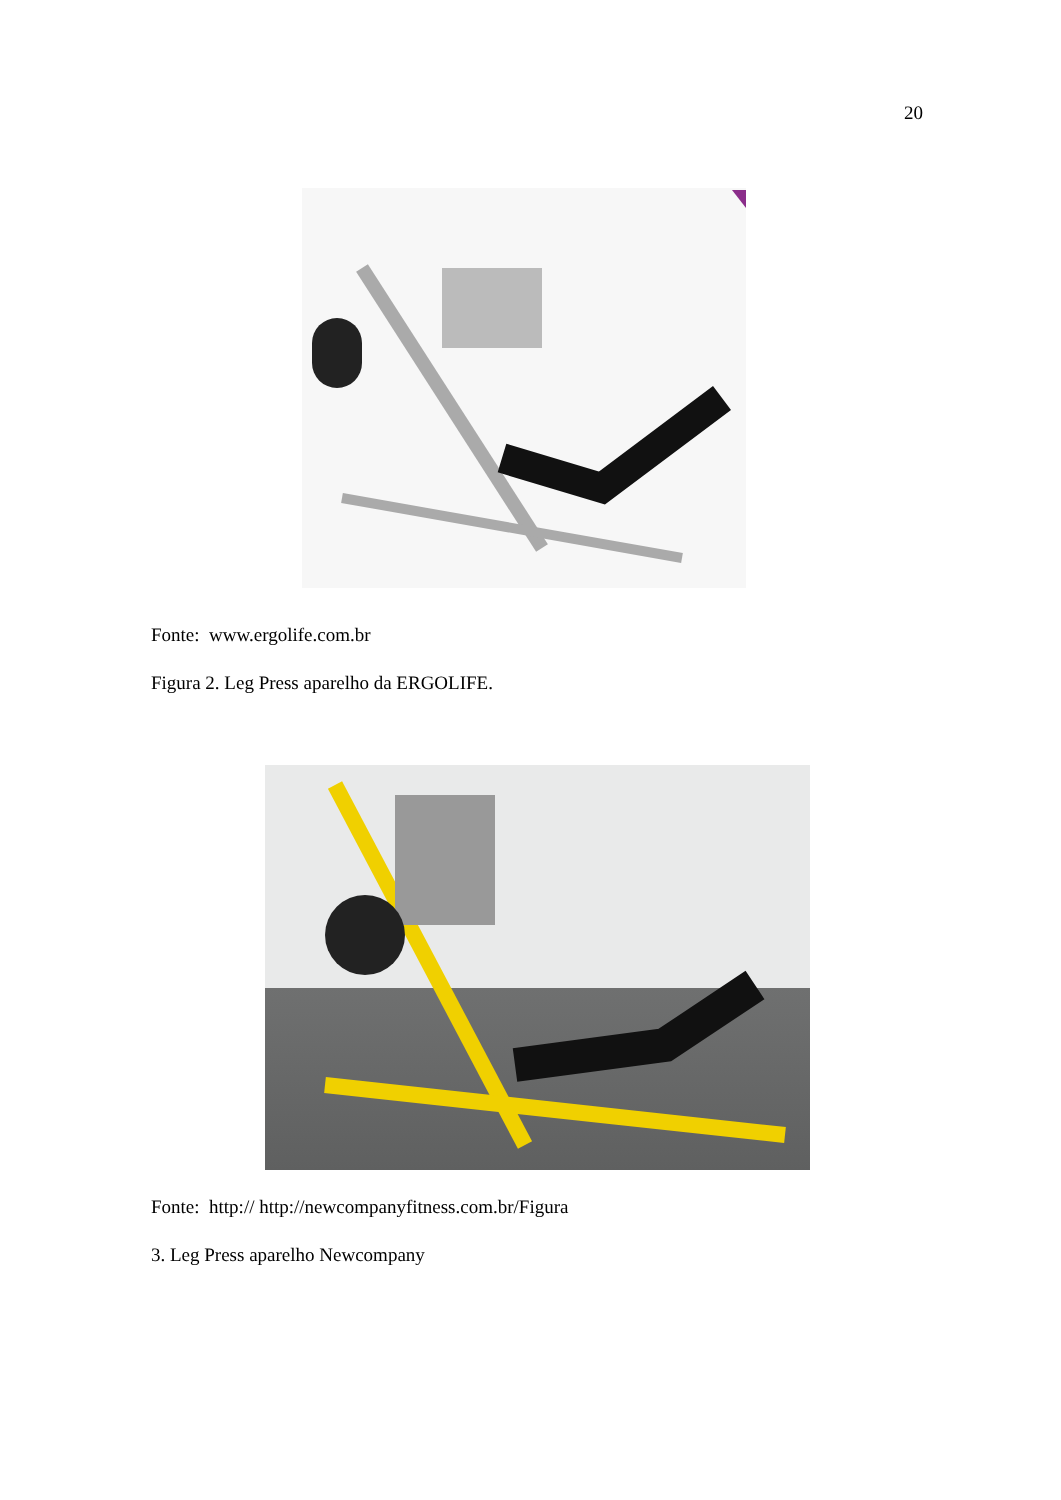20
Fonte: www.ergolife.com.br
Figura 2. Leg Press aparelho da ERGOLIFE.
Fonte: http:// http://newcompanyfitness.com.br/Figura
3. Leg Press aparelho Newcompany